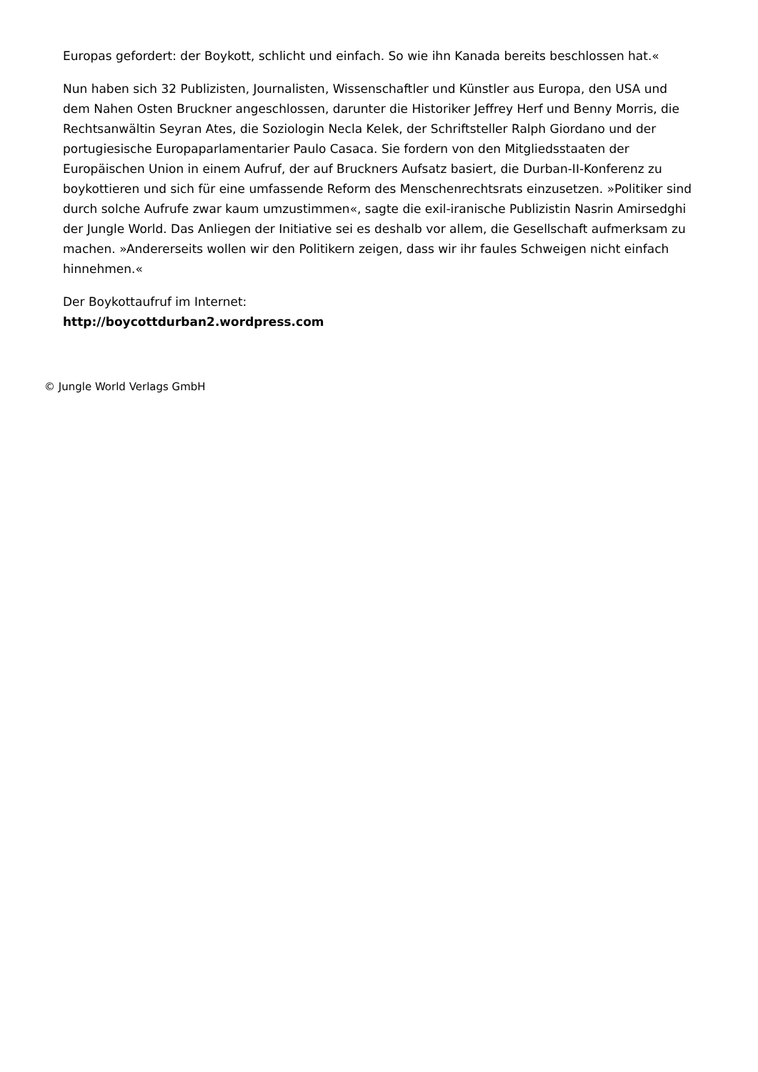Europas gefordert: der Boykott, schlicht und einfach. So wie ihn Kanada bereits beschlossen hat.«
Nun haben sich 32 Publizisten, Journalisten, Wissenschaftler und Künstler aus Europa, den USA und dem Nahen Osten Bruckner angeschlossen, darunter die Historiker Jeffrey Herf und Benny Morris, die Rechtsanwältin Seyran Ates, die Soziologin Necla Kelek, der Schriftsteller Ralph Giordano und der portugiesische Europaparlamentarier Paulo Casaca. Sie fordern von den Mitgliedsstaaten der Europäischen Union in einem Aufruf, der auf Bruckners Aufsatz basiert, die Durban-II-Konferenz zu boykottieren und sich für eine umfassende Reform des Menschenrechtsrats einzusetzen. »Politiker sind durch solche Aufrufe zwar kaum umzustimmen«, sagte die exil-iranische Publizistin Nasrin Amirsedghi der Jungle World. Das Anliegen der Initiative sei es deshalb vor allem, die Gesellschaft aufmerksam zu machen. »Andererseits wollen wir den Politikern zeigen, dass wir ihr faules Schweigen nicht einfach hinnehmen.«
Der Boykottaufruf im Internet:
http://boycottdurban2.wordpress.com
© Jungle World Verlags GmbH